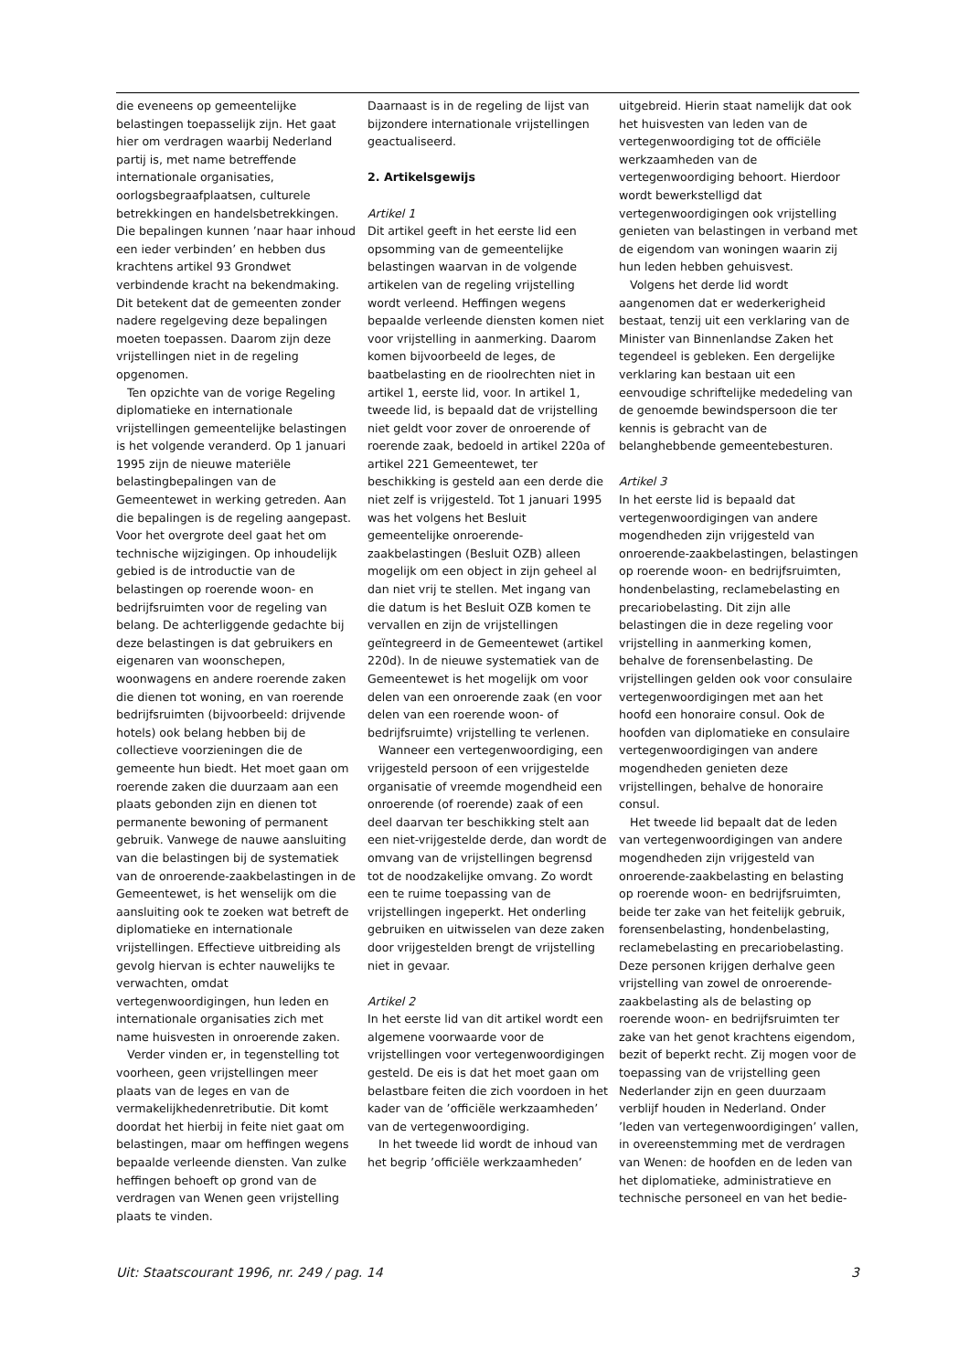die eveneens op gemeentelijke belastingen toepasselijk zijn. Het gaat hier om verdragen waarbij Nederland partij is, met name betreffende internationale organisaties, oorlogsbegraafplaatsen, culturele betrekkingen en handelsbetrekkingen. Die bepalingen kunnen ’naar haar inhoud een ieder verbinden’ en hebben dus krachtens artikel 93 Grondwet verbindende kracht na bekendmaking. Dit betekent dat de gemeenten zonder nadere regelgeving deze bepalingen moeten toepassen. Daarom zijn deze vrijstellingen niet in de regeling opgenomen.
Ten opzichte van de vorige Regeling diplomatieke en internationale vrijstellingen gemeentelijke belastingen is het volgende veranderd. Op 1 januari 1995 zijn de nieuwe materiële belastingbepalingen van de Gemeentewet in werking getreden. Aan die bepalingen is de regeling aangepast. Voor het overgrote deel gaat het om technische wijzigingen. Op inhoudelijk gebied is de introductie van de belastingen op roerende woon- en bedrijfsruimten voor de regeling van belang. De achterliggende gedachte bij deze belastingen is dat gebruikers en eigenaren van woonschepen, woonwagens en andere roerende zaken die dienen tot woning, en van roerende bedrijfsruimten (bijvoorbeeld: drijvende hotels) ook belang hebben bij de collectieve voorzieningen die de gemeente hun biedt. Het moet gaan om roerende zaken die duurzaam aan een plaats gebonden zijn en dienen tot permanente bewoning of permanent gebruik. Vanwege de nauwe aansluiting van die belastingen bij de systematiek van de onroerende-zaakbelastingen in de Gemeentewet, is het wenselijk om die aansluiting ook te zoeken wat betreft de diplomatieke en internationale vrijstellingen. Effectieve uitbreiding als gevolg hiervan is echter nauwelijks te verwachten, omdat vertegenwoordigingen, hun leden en internationale organisaties zich met name huisvesten in onroerende zaken.
Verder vinden er, in tegenstelling tot voorheen, geen vrijstellingen meer plaats van de leges en van de vermakelijkhedenretributie. Dit komt doordat het hierbij in feite niet gaat om belastingen, maar om heffingen wegens bepaalde verleende diensten. Van zulke heffingen behoeft op grond van de verdragen van Wenen geen vrijstelling plaats te vinden.
Daarnaast is in de regeling de lijst van bijzondere internationale vrijstellingen geactualiseerd.
2. Artikelsgewijs
Artikel 1
Dit artikel geeft in het eerste lid een opsomming van de gemeentelijke belastingen waarvan in de volgende artikelen van de regeling vrijstelling wordt verleend. Heffingen wegens bepaalde verleende diensten komen niet voor vrijstelling in aanmerking. Daarom komen bijvoorbeeld de leges, de baatbelasting en de rioolrechten niet in artikel 1, eerste lid, voor. In artikel 1, tweede lid, is bepaald dat de vrijstelling niet geldt voor zover de onroerende of roerende zaak, bedoeld in artikel 220a of artikel 221 Gemeentewet, ter beschikking is gesteld aan een derde die niet zelf is vrijgesteld. Tot 1 januari 1995 was het volgens het Besluit gemeentelijke onroerende-zaakbelastingen (Besluit OZB) alleen mogelijk om een object in zijn geheel al dan niet vrij te stellen. Met ingang van die datum is het Besluit OZB komen te vervallen en zijn de vrijstellingen geïntegreerd in de Gemeentewet (artikel 220d). In de nieuwe systematiek van de Gemeentewet is het mogelijk om voor delen van een onroerende zaak (en voor delen van een roerende woon- of bedrijfsruimte) vrijstelling te verlenen.
Wanneer een vertegenwoordiging, een vrijgesteld persoon of een vrijgestelde organisatie of vreemde mogendheid een onroerende (of roerende) zaak of een deel daarvan ter beschikking stelt aan een niet-vrijgestelde derde, dan wordt de omvang van de vrijstellingen begrensd tot de noodzakelijke omvang. Zo wordt een te ruime toepassing van de vrijstellingen ingeperkt. Het onderling gebruiken en uitwisselen van deze zaken door vrijgestelden brengt de vrijstelling niet in gevaar.
Artikel 2
In het eerste lid van dit artikel wordt een algemene voorwaarde voor de vrijstellingen voor vertegenwoordigingen gesteld. De eis is dat het moet gaan om belastbare feiten die zich voordoen in het kader van de ’officiële werkzaamheden’ van de vertegenwoordiging.
In het tweede lid wordt de inhoud van het begrip ’officiële werkzaamheden’
uitgebreid. Hierin staat namelijk dat ook het huisvesten van leden van de vertegenwoordiging tot de officiële werkzaamheden van de vertegenwoordiging behoort. Hierdoor wordt bewerkstelligd dat vertegenwoordigingen ook vrijstelling genieten van belastingen in verband met de eigendom van woningen waarin zij hun leden hebben gehuisvest.
Volgens het derde lid wordt aangenomen dat er wederkerigheid bestaat, tenzij uit een verklaring van de Minister van Binnenlandse Zaken het tegendeel is gebleken. Een dergelijke verklaring kan bestaan uit een eenvoudige schriftelijke mededeling van de genoemde bewindspersoon die ter kennis is gebracht van de belanghebbende gemeentebesturen.
Artikel 3
In het eerste lid is bepaald dat vertegenwoordigingen van andere mogendheden zijn vrijgesteld van onroerende-zaakbelastingen, belastingen op roerende woon- en bedrijfsruimten, hondenbelasting, reclamebelasting en precariobelasting. Dit zijn alle belastingen die in deze regeling voor vrijstelling in aanmerking komen, behalve de forensenbelasting. De vrijstellingen gelden ook voor consulaire vertegenwoordigingen met aan het hoofd een honoraire consul. Ook de hoofden van diplomatieke en consulaire vertegenwoordigingen van andere mogendheden genieten deze vrijstellingen, behalve de honoraire consul.
Het tweede lid bepaalt dat de leden van vertegenwoordigingen van andere mogendheden zijn vrijgesteld van onroerende-zaakbelasting en belasting op roerende woon- en bedrijfsruimten, beide ter zake van het feitelijk gebruik, forensenbelasting, hondenbelasting, reclamebelasting en precariobelasting. Deze personen krijgen derhalve geen vrijstelling van zowel de onroerende-zaakbelasting als de belasting op roerende woon- en bedrijfsruimten ter zake van het genot krachtens eigendom, bezit of beperkt recht. Zij mogen voor de toepassing van de vrijstelling geen Nederlander zijn en geen duurzaam verblijf houden in Nederland. Onder ’leden van vertegenwoordigingen’ vallen, in overeenstemming met de verdragen van Wenen: de hoofden en de leden van het diplomatieke, administratieve en technische personeel en van het bedie-
Uit: Staatscourant 1996, nr. 249 / pag. 14 3